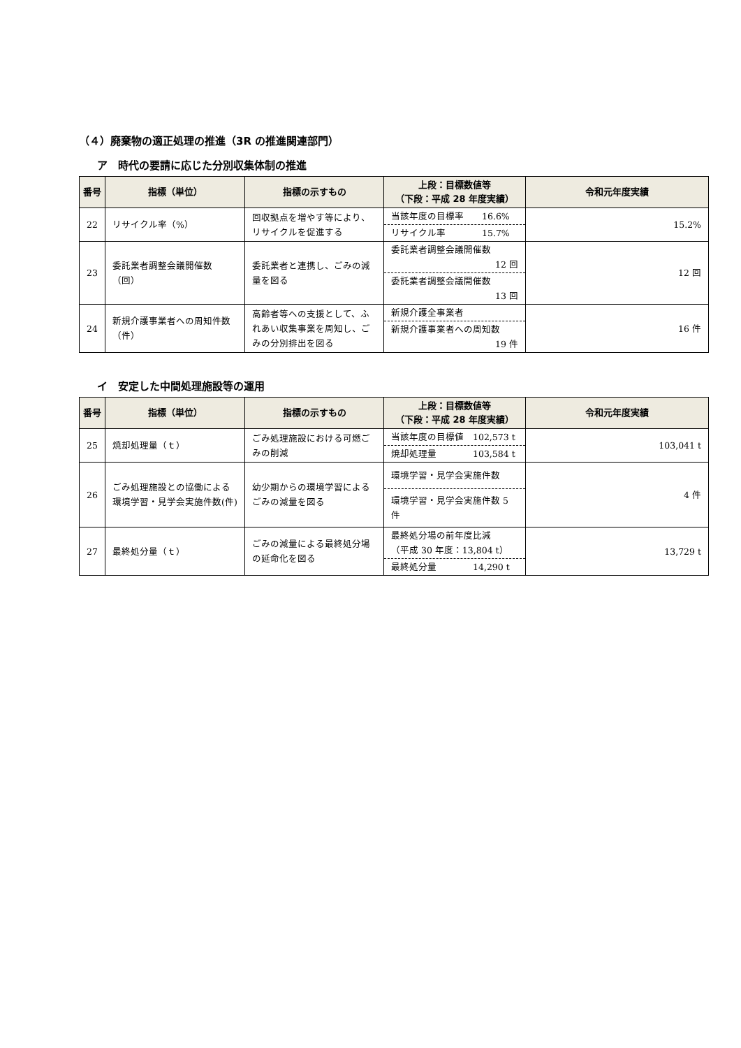（４）廃棄物の適正処理の推進（3R の推進関連部門）
ア　時代の要請に応じた分別収集体制の推進
| 番号 | 指標（単位） | 指標の示すもの | 上段：目標数値等 （下段：平成 28 年度実績） | 令和元年度実績 |
| --- | --- | --- | --- | --- |
| 22 | リサイクル率（%） | 回収拠点を増やす等により、リサイクルを促進する | 当該年度の目標率 16.6% リサイクル率 15.7% | 15.2% |
| 23 | 委託業者調整会議開催数（回） | 委託業者と連携し、ごみの減量を図る | 委託業者調整会議開催数 12 回 委託業者調整会議開催数 13 回 | 12 回 |
| 24 | 新規介護事業者への周知件数（件） | 高齢者等への支援として、ふれあい収集事業を周知し、ごみの分別排出を図る | 新規介護全事業者 新規介護事業者への周知数 19 件 | 16 件 |
イ　安定した中間処理施設等の運用
| 番号 | 指標（単位） | 指標の示すもの | 上段：目標数値等 （下段：平成 28 年度実績） | 令和元年度実績 |
| --- | --- | --- | --- | --- |
| 25 | 焼却処理量（ｔ） | ごみ処理施設における可燃ごみの削減 | 当該年度の目標値 102,573 t 焼却処理量 103,584 t | 103,041 t |
| 26 | ごみ処理施設との協働による環境学習・見学会実施件数(件) | 幼少期からの環境学習によるごみの減量を図る | 環境学習・見学会実施件数 環境学習・見学会実施件数 5 件 | 4 件 |
| 27 | 最終処分量（ｔ） | ごみの減量による最終処分場の延命化を図る | 最終処分場の前年度比減 （平成 30 年度：13,804 t） 最終処分量 14,290 t | 13,729 t |